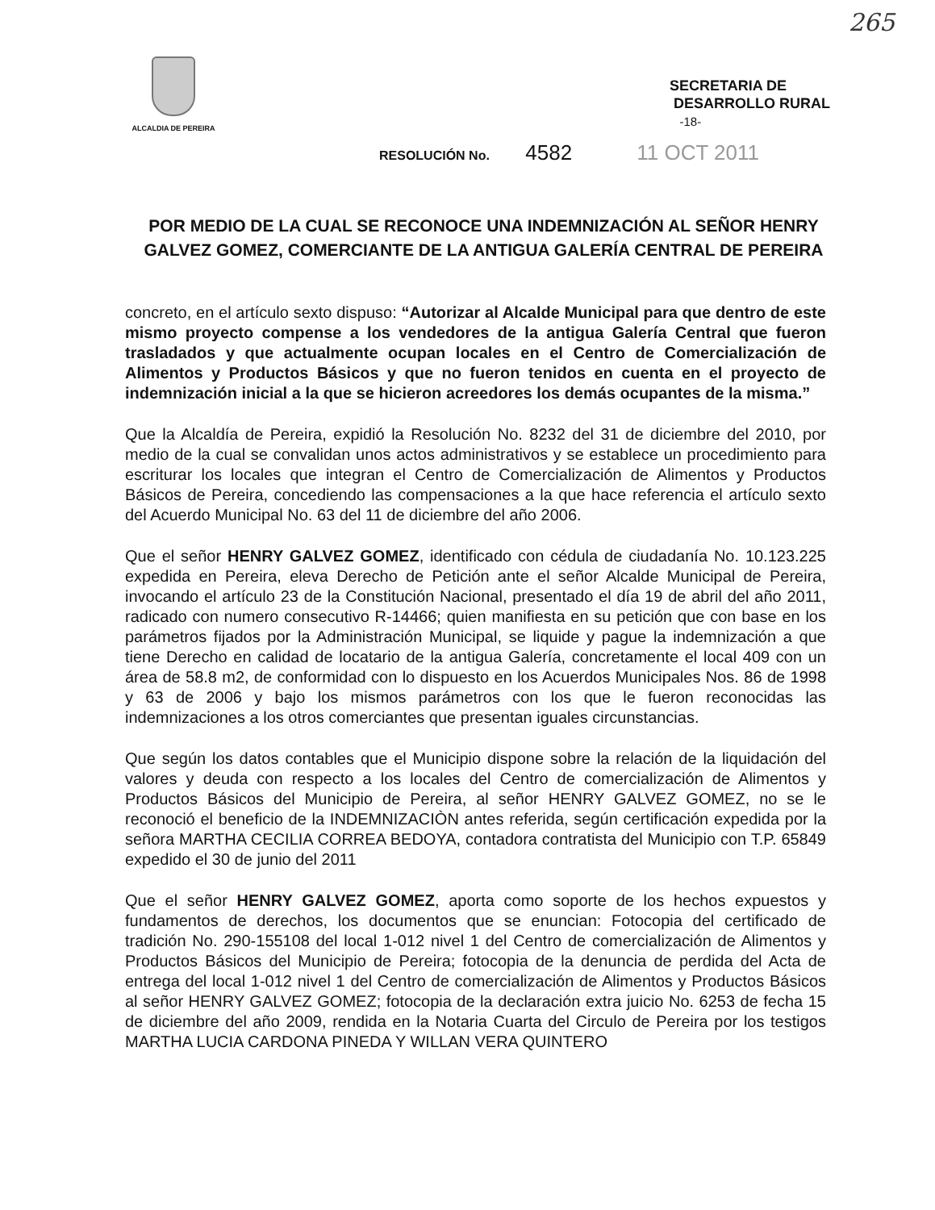265
ALCALDIA DE PEREIRA
SECRETARIA DE
DESARROLLO RURAL
-18-
RESOLUCIÓN No. 4582 11 OCT 2011
POR MEDIO DE LA CUAL SE RECONOCE UNA INDEMNIZACIÓN AL SEÑOR HENRY GALVEZ GOMEZ, COMERCIANTE DE LA ANTIGUA GALERÍA CENTRAL DE PEREIRA
concreto, en el artículo sexto dispuso: “Autorizar al Alcalde Municipal para que dentro de este mismo proyecto compense a los vendedores de la antigua Galería Central que fueron trasladados y que actualmente ocupan locales en el Centro de Comercialización de Alimentos y Productos Básicos y que no fueron tenidos en cuenta en el proyecto de indemnización inicial a la que se hicieron acreedores los demás ocupantes de la misma.”
Que la Alcaldía de Pereira, expidió la Resolución No. 8232 del 31 de diciembre del 2010, por medio de la cual se convalidan unos actos administrativos y se establece un procedimiento para escriturar los locales que integran el Centro de Comercialización de Alimentos y Productos Básicos de Pereira, concediendo las compensaciones a la que hace referencia el artículo sexto del Acuerdo Municipal No. 63 del 11 de diciembre del año 2006.
Que el señor HENRY GALVEZ GOMEZ, identificado con cédula de ciudadanía No. 10.123.225 expedida en Pereira, eleva Derecho de Petición ante el señor Alcalde Municipal de Pereira, invocando el artículo 23 de la Constitución Nacional, presentado el día 19 de abril del año 2011, radicado con numero consecutivo R-14466; quien manifiesta en su petición que con base en los parámetros fijados por la Administración Municipal, se liquide y pague la indemnización a que tiene Derecho en calidad de locatario de la antigua Galería, concretamente el local 409 con un área de 58.8 m2, de conformidad con lo dispuesto en los Acuerdos Municipales Nos. 86 de 1998 y 63 de 2006 y bajo los mismos parámetros con los que le fueron reconocidas las indemnizaciones a los otros comerciantes que presentan iguales circunstancias.
Que según los datos contables que el Municipio dispone sobre la relación de la liquidación del valores y deuda con respecto a los locales del Centro de comercialización de Alimentos y Productos Básicos del Municipio de Pereira, al señor HENRY GALVEZ GOMEZ, no se le reconoció el beneficio de la INDEMNIZACIÒN antes referida, según certificación expedida por la señora MARTHA CECILIA CORREA BEDOYA, contadora contratista del Municipio con T.P. 65849 expedido el 30 de junio del 2011
Que el señor HENRY GALVEZ GOMEZ, aporta como soporte de los hechos expuestos y fundamentos de derechos, los documentos que se enuncian: Fotocopia del certificado de tradición No. 290-155108 del local 1-012 nivel 1 del Centro de comercialización de Alimentos y Productos Básicos del Municipio de Pereira; fotocopia de la denuncia de perdida del Acta de entrega del local 1-012 nivel 1 del Centro de comercialización de Alimentos y Productos Básicos al señor HENRY GALVEZ GOMEZ; fotocopia de la declaración extra juicio No. 6253 de fecha 15 de diciembre del año 2009, rendida en la Notaria Cuarta del Circulo de Pereira por los testigos MARTHA LUCIA CARDONA PINEDA Y WILLAN VERA QUINTERO